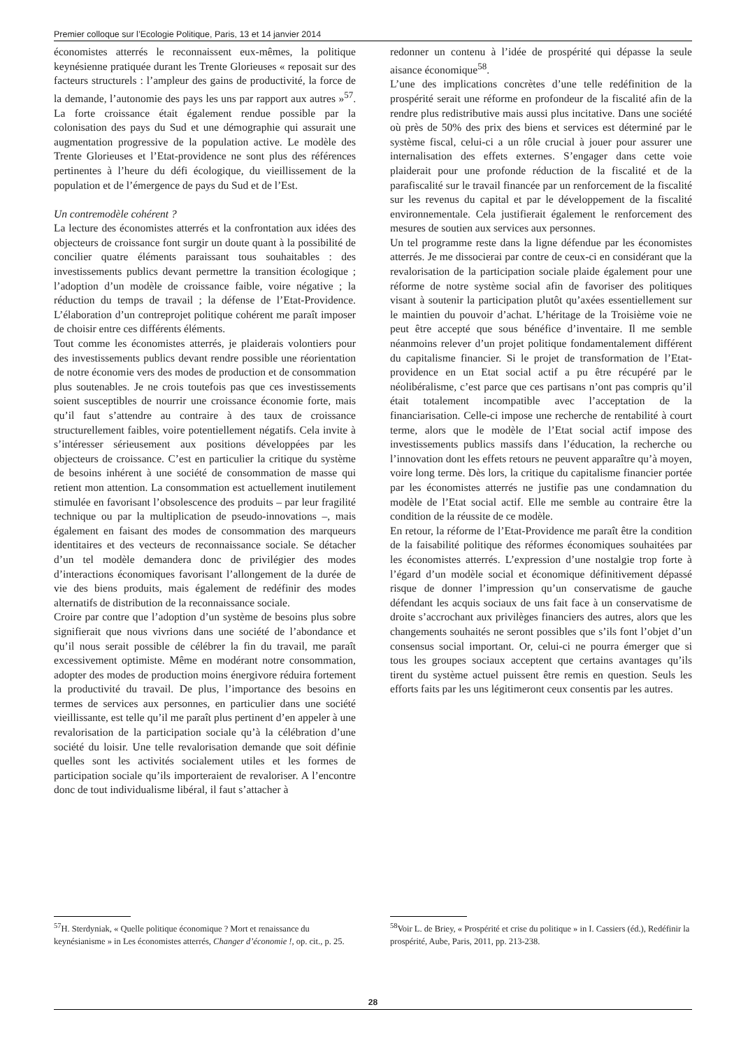Premier colloque sur l’Ecologie Politique, Paris, 13 et 14 janvier 2014
économistes atterrés le reconnaissent eux-mêmes, la politique keynésienne pratiquée durant les Trente Glorieuses « reposait sur des facteurs structurels : l’ampleur des gains de productivité, la force de la demande, l’autonomie des pays les uns par rapport aux autres »<sup>57</sup>. La forte croissance était également rendue possible par la colonisation des pays du Sud et une démographie qui assurait une augmentation progressive de la population active. Le modèle des Trente Glorieuses et l’Etat-providence ne sont plus des références pertinentes à l’heure du défi écologique, du vieillissement de la population et de l’émergence de pays du Sud et de l’Est.
Un contremodèle cohérent ?
La lecture des économistes atterrés et la confrontation aux idées des objecteurs de croissance font surgir un doute quant à la possibilité de concilier quatre éléments paraissant tous souhaitables : des investissements publics devant permettre la transition écologique ; l’adoption d’un modèle de croissance faible, voire négative ; la réduction du temps de travail ; la défense de l’Etat-Providence. L’élaboration d’un contreprojet politique cohérent me paraît imposer de choisir entre ces différents éléments.
Tout comme les économistes atterrés, je plaiderais volontiers pour des investissements publics devant rendre possible une réorientation de notre économie vers des modes de production et de consommation plus soutenables. Je ne crois toutefois pas que ces investissements soient susceptibles de nourrir une croissance économie forte, mais qu’il faut s’attendre au contraire à des taux de croissance structurellement faibles, voire potentiellement négatifs. Cela invite à s’intéresser sérieusement aux positions développées par les objecteurs de croissance. C’est en particulier la critique du système de besoins inhérent à une société de consommation de masse qui retient mon attention. La consommation est actuellement inutilement stimulée en favorisant l’obsolescence des produits – par leur fragilité technique ou par la multiplication de pseudo-innovations –, mais également en faisant des modes de consommation des marqueurs identitaires et des vecteurs de reconnaissance sociale. Se détacher d’un tel modèle demandera donc de privilégier des modes d’interactions économiques favorisant l’allongement de la durée de vie des biens produits, mais également de redéfinir des modes alternatifs de distribution de la reconnaissance sociale.
Croire par contre que l’adoption d’un système de besoins plus sobre signifierait que nous vivrions dans une société de l’abondance et qu’il nous serait possible de célébrer la fin du travail, me paraît excessivement optimiste. Même en modérant notre consommation, adopter des modes de production moins énergivore réduira fortement la productivité du travail. De plus, l’importance des besoins en termes de services aux personnes, en particulier dans une société vieillissante, est telle qu’il me paraît plus pertinent d’en appeler à une revalorisation de la participation sociale qu’à la célébration d’une société du loisir. Une telle revalorisation demande que soit définie quelles sont les activités socialement utiles et les formes de participation sociale qu’ils importeraient de revaloriser. A l’encontre donc de tout individualisme libéral, il faut s’attacher à
redonner un contenu à l’idée de prospérité qui dépasse la seule aisance économique<sup>58</sup>.
L’une des implications concrètes d’une telle redéfinition de la prospérité serait une réforme en profondeur de la fiscalité afin de la rendre plus redistributive mais aussi plus incitative. Dans une société où près de 50% des prix des biens et services est déterminé par le système fiscal, celui-ci a un rôle crucial à jouer pour assurer une internalisation des effets externes. S’engager dans cette voie plaiderait pour une profonde réduction de la fiscalité et de la parafiscalité sur le travail financée par un renforcement de la fiscalité sur les revenus du capital et par le développement de la fiscalité environnementale. Cela justifierait également le renforcement des mesures de soutien aux services aux personnes.
Un tel programme reste dans la ligne défendue par les économistes atterrés. Je me dissocierai par contre de ceux-ci en considérant que la revalorisation de la participation sociale plaide également pour une réforme de notre système social afin de favoriser des politiques visant à soutenir la participation plutôt qu’axées essentiellement sur le maintien du pouvoir d’achat. L’héritage de la Troisième voie ne peut être accepté que sous bénéfice d’inventaire. Il me semble néanmoins relever d’un projet politique fondamentalement différent du capitalisme financier. Si le projet de transformation de l’Etat-providence en un Etat social actif a pu être récupéré par le néolibéralisme, c’est parce que ces partisans n’ont pas compris qu’il était totalement incompatible avec l’acceptation de la financiarisation. Celle-ci impose une recherche de rentabilité à court terme, alors que le modèle de l’Etat social actif impose des investissements publics massifs dans l’éducation, la recherche ou l’innovation dont les effets retours ne peuvent apparaître qu’à moyen, voire long terme. Dès lors, la critique du capitalisme financier portée par les économistes atterrés ne justifie pas une condamnation du modèle de l’Etat social actif. Elle me semble au contraire être la condition de la réussite de ce modèle.
En retour, la réforme de l’Etat-Providence me paraît être la condition de la faisabilité politique des réformes économiques souhaitées par les économistes atterrés. L’expression d’une nostalgie trop forte à l’égard d’un modèle social et économique définitivement dépassé risque de donner l’impression qu’un conservatisme de gauche défendant les acquis sociaux de uns fait face à un conservatisme de droite s’accrochant aux privilèges financiers des autres, alors que les changements souhaités ne seront possibles que s’ils font l’objet d’un consensus social important. Or, celui-ci ne pourra émerger que si tous les groupes sociaux acceptent que certains avantages qu’ils tirent du système actuel puissent être remis en question. Seuls les efforts faits par les uns légitimeront ceux consentis par les autres.
<sup>57</sup>H. Sterdyniak, « Quelle politique économique ? Mort et renaissance du keynésianisme » in Les économistes atterrés, Changer d’économie !, op. cit., p. 25.
<sup>58</sup> Voir L. de Briey, « Prospérité et crise du politique » in I. Cassiers (éd.), Redéfinir la prospérité, Aube, Paris, 2011, pp. 213-238.
28